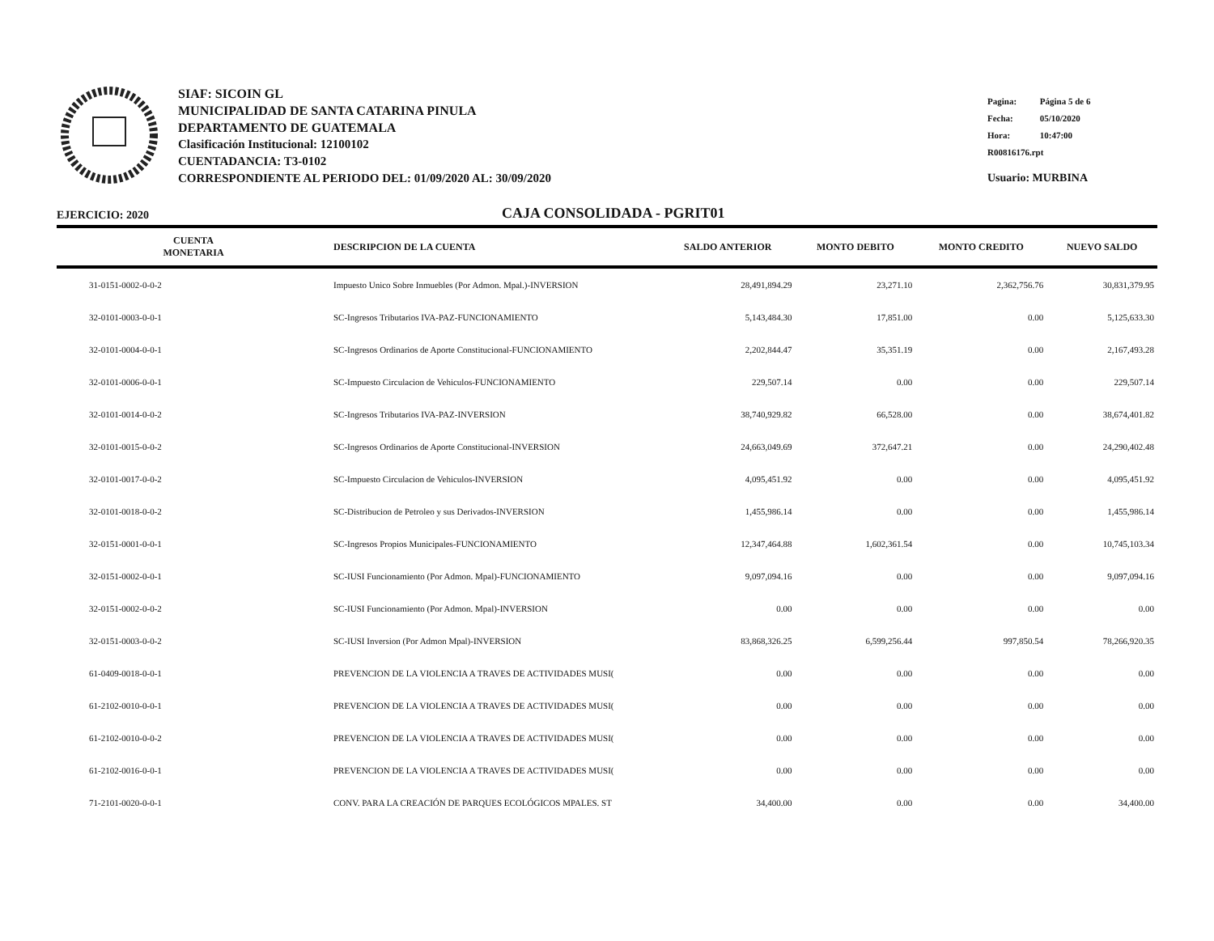SIAF: SICOIN GL
MUNICIPALIDAD DE SANTA CATARINA PINULA
DEPARTAMENTO DE GUATEMALA
Clasificación Institucional: 12100102
CUENTADANCIA: T3-0102
CORRESPONDIENTE AL PERIODO DEL: 01/09/2020 AL: 30/09/2020
Pagina: Página 5 de 6
Fecha: 05/10/2020
Hora: 10:47:00
R00816176.rpt
Usuario: MURBINA
EJERCICIO: 2020
CAJA CONSOLIDADA - PGRIT01
| CUENTA MONETARIA | DESCRIPCION DE LA CUENTA | SALDO ANTERIOR | MONTO DEBITO | MONTO CREDITO | NUEVO SALDO |
| --- | --- | --- | --- | --- | --- |
| 31-0151-0002-0-0-2 | Impuesto Unico Sobre Inmuebles (Por Admon. Mpal.)-INVERSION | 28,491,894.29 | 23,271.10 | 2,362,756.76 | 30,831,379.95 |
| 32-0101-0003-0-0-1 | SC-Ingresos Tributarios IVA-PAZ-FUNCIONAMIENTO | 5,143,484.30 | 17,851.00 | 0.00 | 5,125,633.30 |
| 32-0101-0004-0-0-1 | SC-Ingresos Ordinarios de Aporte Constitucional-FUNCIONAMIENTO | 2,202,844.47 | 35,351.19 | 0.00 | 2,167,493.28 |
| 32-0101-0006-0-0-1 | SC-Impuesto Circulacion de Vehiculos-FUNCIONAMIENTO | 229,507.14 | 0.00 | 0.00 | 229,507.14 |
| 32-0101-0014-0-0-2 | SC-Ingresos Tributarios IVA-PAZ-INVERSION | 38,740,929.82 | 66,528.00 | 0.00 | 38,674,401.82 |
| 32-0101-0015-0-0-2 | SC-Ingresos Ordinarios de Aporte Constitucional-INVERSION | 24,663,049.69 | 372,647.21 | 0.00 | 24,290,402.48 |
| 32-0101-0017-0-0-2 | SC-Impuesto Circulacion de Vehiculos-INVERSION | 4,095,451.92 | 0.00 | 0.00 | 4,095,451.92 |
| 32-0101-0018-0-0-2 | SC-Distribucion de Petroleo y sus Derivados-INVERSION | 1,455,986.14 | 0.00 | 0.00 | 1,455,986.14 |
| 32-0151-0001-0-0-1 | SC-Ingresos Propios Municipales-FUNCIONAMIENTO | 12,347,464.88 | 1,602,361.54 | 0.00 | 10,745,103.34 |
| 32-0151-0002-0-0-1 | SC-IUSI Funcionamiento (Por Admon. Mpal)-FUNCIONAMIENTO | 9,097,094.16 | 0.00 | 0.00 | 9,097,094.16 |
| 32-0151-0002-0-0-2 | SC-IUSI Funcionamiento (Por Admon. Mpal)-INVERSION | 0.00 | 0.00 | 0.00 | 0.00 |
| 32-0151-0003-0-0-2 | SC-IUSI Inversion (Por Admon Mpal)-INVERSION | 83,868,326.25 | 6,599,256.44 | 997,850.54 | 78,266,920.35 |
| 61-0409-0018-0-0-1 | PREVENCION DE LA VIOLENCIA A TRAVES DE ACTIVIDADES MUSI( | 0.00 | 0.00 | 0.00 | 0.00 |
| 61-2102-0010-0-0-1 | PREVENCION DE LA VIOLENCIA A TRAVES DE ACTIVIDADES MUSI( | 0.00 | 0.00 | 0.00 | 0.00 |
| 61-2102-0010-0-0-2 | PREVENCION DE LA VIOLENCIA A TRAVES DE ACTIVIDADES MUSI( | 0.00 | 0.00 | 0.00 | 0.00 |
| 61-2102-0016-0-0-1 | PREVENCION DE LA VIOLENCIA A TRAVES DE ACTIVIDADES MUSI( | 0.00 | 0.00 | 0.00 | 0.00 |
| 71-2101-0020-0-0-1 | CONV. PARA LA CREACIÓN DE PARQUES ECOLÓGICOS MPALES. ST | 34,400.00 | 0.00 | 0.00 | 34,400.00 |